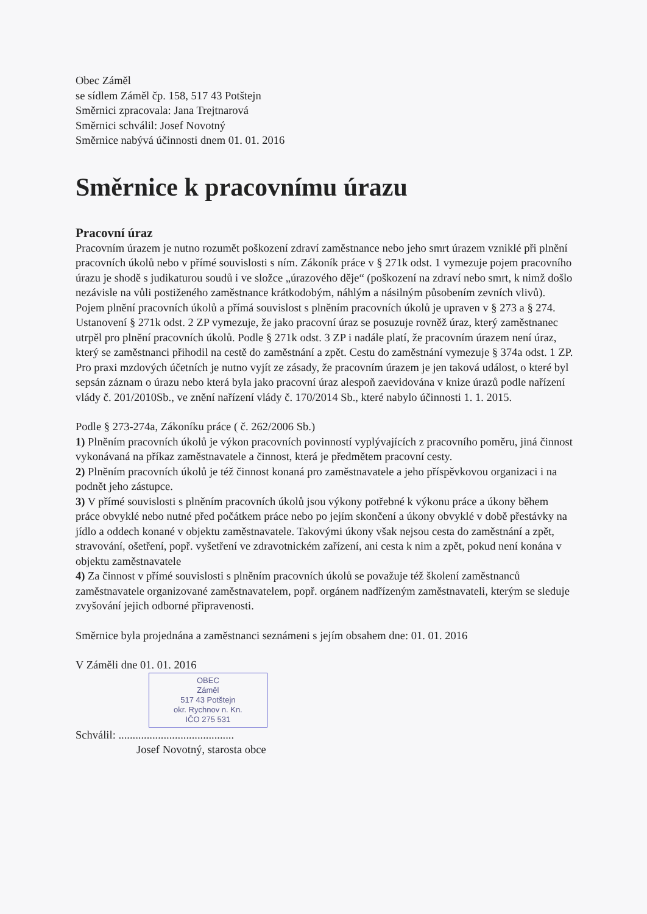Obec Záměl
se sídlem Záměl čp. 158, 517 43 Potštejn
Směrnici zpracovala: Jana Trejtnarová
Směrnici schválil: Josef Novotný
Směrnice nabývá účinnosti dnem 01. 01. 2016
Směrnice k pracovnímu úrazu
Pracovní úraz
Pracovním úrazem je nutno rozumět poškození zdraví zaměstnance nebo jeho smrt úrazem vzniklé při plnění pracovních úkolů nebo v přímé souvislosti s ním. Zákoník práce v § 271k odst. 1 vymezuje pojem pracovního úrazu je shodě s judikaturou soudů i ve složce „úrazového děje“ (poškození na zdraví nebo smrt, k nimž došlo nezávisle na vůli postiženého zaměstnance krátkodobým, náhlým a násilným působením zevních vlivů). Pojem plnění pracovních úkolů a přímá souvislost s plněním pracovních úkolů je upraven v § 273 a § 274. Ustanovení § 271k odst. 2 ZP vymezuje, že jako pracovní úraz se posuzuje rovněž úraz, který zaměstnanec utrpěl pro plnění pracovních úkolů. Podle § 271k odst. 3 ZP i nadále platí, že pracovním úrazem není úraz, který se zaměstnanci přihodil na cestě do zaměstnání a zpět. Cestu do zaměstnání vymezuje § 374a odst. 1 ZP.
Pro praxi mzdových účetních je nutno vyjít ze zásady, že pracovním úrazem je jen taková událost, o které byl sepsán záznam o úrazu nebo která byla jako pracovní úraz alespoň zaevidována v knize úrazů podle nařízení vlády č. 201/2010Sb., ve znění nařízení vlády č. 170/2014 Sb., které nabylo účinnosti 1. 1. 2015.
Podle § 273-274a, Zákoníku práce ( č. 262/2006 Sb.)
1) Plněním pracovních úkolů je výkon pracovních povinností vyplývajících z pracovního poměru, jiná činnost vykonávaná na příkaz zaměstnavatele a činnost, která je předmětem pracovní cesty.
2) Plněním pracovních úkolů je též činnost konaná pro zaměstnavatele a jeho příspěvkovou organizaci i na podnět jeho zástupce.
3) V přímé souvislosti s plněním pracovních úkolů jsou výkony potřebné k výkonu práce a úkony během práce obvyklé nebo nutné před počátkem práce nebo po jejím skončení a úkony obvyklé v době přestávky na jídlo a oddech konané v objektu zaměstnavatele. Takovými úkony však nejsou cesta do zaměstnání a zpět, stravování, ošetření, popř. vyšetření ve zdravotnickém zařízení, ani cesta k nim a zpět, pokud není konána v objektu zaměstnavatele
4) Za činnost v přímé souvislosti s plněním pracovních úkolů se považuje též školení zaměstnanců zaměstnavatele organizované zaměstnavatelem, popř. orgánem nadřízeným zaměstnavateli, kterým se sleduje zvyšování jejich odborné připravenosti.
Směrnice byla projednána a zaměstnanci seznámeni s jejím obsahem dne: 01. 01. 2016
V Záměli dne 01. 01. 2016
OBEC
Záměl
517 43 Potštejn
okr. Rychnov n. Kn.
IČO 275 531
Schválil: .........................................
Josef Novotný, starosta obce